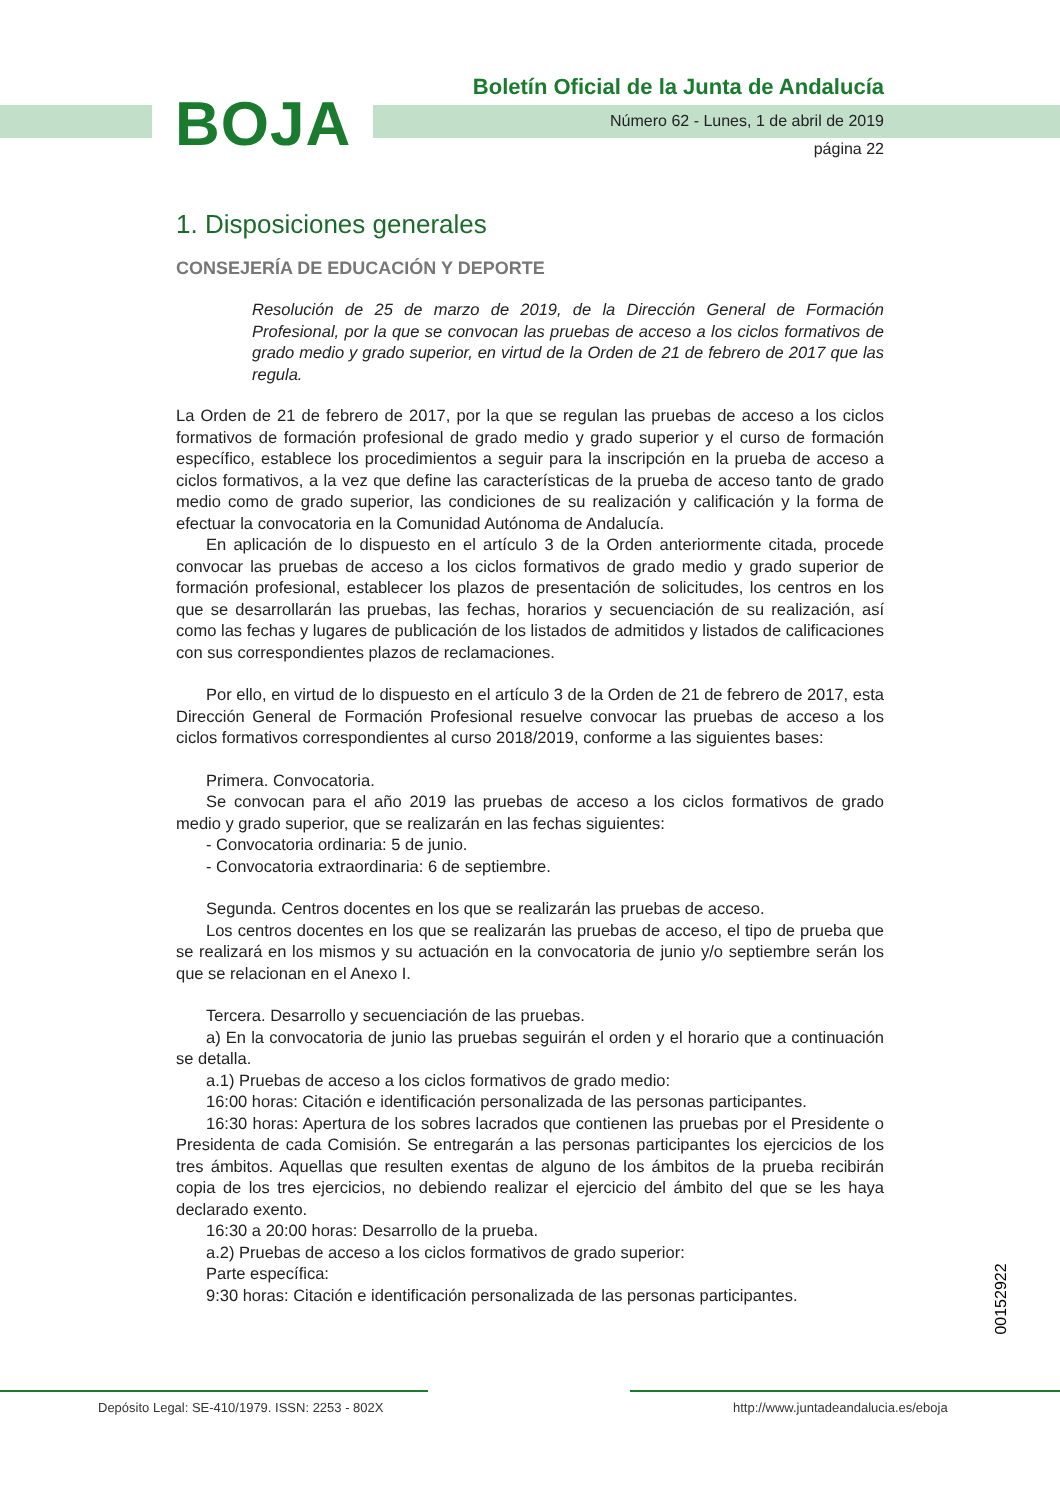BOJA
Boletín Oficial de la Junta de Andalucía
Número 62 - Lunes, 1 de abril de 2019
página 22
1. Disposiciones generales
CONSEJERÍA DE EDUCACIÓN Y DEPORTE
Resolución de 25 de marzo de 2019, de la Dirección General de Formación Profesional, por la que se convocan las pruebas de acceso a los ciclos formativos de grado medio y grado superior, en virtud de la Orden de 21 de febrero de 2017 que las regula.
La Orden de 21 de febrero de 2017, por la que se regulan las pruebas de acceso a los ciclos formativos de formación profesional de grado medio y grado superior y el curso de formación específico, establece los procedimientos a seguir para la inscripción en la prueba de acceso a ciclos formativos, a la vez que define las características de la prueba de acceso tanto de grado medio como de grado superior, las condiciones de su realización y calificación y la forma de efectuar la convocatoria en la Comunidad Autónoma de Andalucía.
En aplicación de lo dispuesto en el artículo 3 de la Orden anteriormente citada, procede convocar las pruebas de acceso a los ciclos formativos de grado medio y grado superior de formación profesional, establecer los plazos de presentación de solicitudes, los centros en los que se desarrollarán las pruebas, las fechas, horarios y secuenciación de su realización, así como las fechas y lugares de publicación de los listados de admitidos y listados de calificaciones con sus correspondientes plazos de reclamaciones.
Por ello, en virtud de lo dispuesto en el artículo 3 de la Orden de 21 de febrero de 2017, esta Dirección General de Formación Profesional resuelve convocar las pruebas de acceso a los ciclos formativos correspondientes al curso 2018/2019, conforme a las siguientes bases:
Primera. Convocatoria.
Se convocan para el año 2019 las pruebas de acceso a los ciclos formativos de grado medio y grado superior, que se realizarán en las fechas siguientes:
- Convocatoria ordinaria: 5 de junio.
- Convocatoria extraordinaria: 6 de septiembre.
Segunda. Centros docentes en los que se realizarán las pruebas de acceso.
Los centros docentes en los que se realizarán las pruebas de acceso, el tipo de prueba que se realizará en los mismos y su actuación en la convocatoria de junio y/o septiembre serán los que se relacionan en el Anexo I.
Tercera. Desarrollo y secuenciación de las pruebas.
a) En la convocatoria de junio las pruebas seguirán el orden y el horario que a continuación se detalla.
a.1) Pruebas de acceso a los ciclos formativos de grado medio:
16:00 horas: Citación e identificación personalizada de las personas participantes.
16:30 horas: Apertura de los sobres lacrados que contienen las pruebas por el Presidente o Presidenta de cada Comisión. Se entregarán a las personas participantes los ejercicios de los tres ámbitos. Aquellas que resulten exentas de alguno de los ámbitos de la prueba recibirán copia de los tres ejercicios, no debiendo realizar el ejercicio del ámbito del que se les haya declarado exento.
16:30 a 20:00 horas: Desarrollo de la prueba.
a.2) Pruebas de acceso a los ciclos formativos de grado superior:
Parte específica:
9:30 horas: Citación e identificación personalizada de las personas participantes.
00152922
Depósito Legal: SE-410/1979. ISSN: 2253 - 802X
http://www.juntadeandalucia.es/eboja